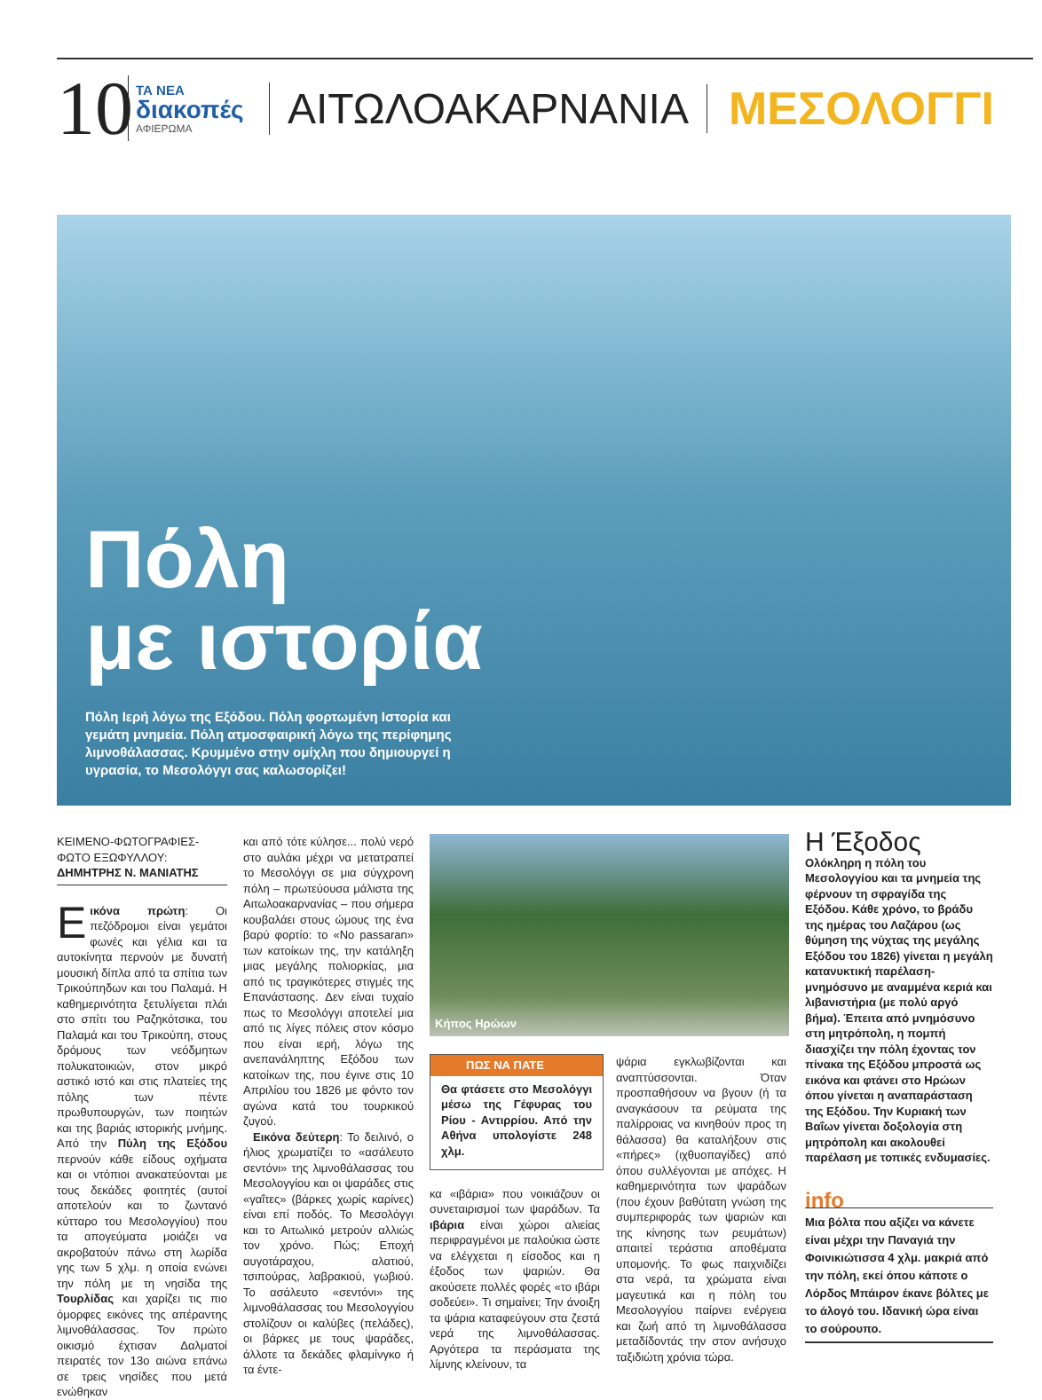10
ΤΑ ΝΕΑ
διακοπές
ΑΦΙΕΡΩΜΑ
ΑΙΤΩΛΟΑΚΑΡΝΑΝΙΑ ΜΕΣΟΛΟΓΓΙ
Πόλη
με ιστορία
Πόλη Ιερή λόγω της Εξόδου. Πόλη φορτωμένη Ιστορία και γεμάτη μνημεία. Πόλη ατμοσφαιρική λόγω της περίφημης λιμνοθάλασσας. Κρυμμένο στην ομίχλη που δημιουργεί η υγρασία, το Μεσολόγγι σας καλωσορίζει!
ΚΕΙΜΕΝΟ-ΦΩΤΟΓΡΑΦΙΕΣ-ΦΩΤΟ ΕΞΩΦΥΛΛΟΥ:
ΔΗΜΗΤΡΗΣ Ν. ΜΑΝΙΑΤΗΣ
Εικόνα πρώτη: Οι πεζόδρομοι είναι γεμάτοι φωνές και γέλια και τα αυτοκίνητα περνούν με δυνατή μουσική δίπλα από τα σπίτια των Τρικούπηδων και του Παλαμά. Η καθημερινότητα ξετυλίγεται πλάι στο σπίτι του Ραζηκότσικα, του Παλαμά και του Τρικούπη, στους δρόμους των νεόδμητων πολυκατοικιών, στον μικρό αστικό ιστό και στις πλατείες της πόλης των πέντε πρωθυπουργών, των ποιητών και της βαριάς ιστορικής μνήμης. Από την Πύλη της Εξόδου περνούν κάθε είδους οχήματα και οι ντόπιοι ανακατεύονται με τους δεκάδες φοιτητές (αυτοί αποτελούν και το ζωντανό κύτταρο του Μεσολογγίου) που τα απογεύματα μοιάζει να ακροβατούν πάνω στη λωρίδα γης των 5 χλμ. η οποία ενώνει την πόλη με τη νησίδα της Τουρλίδας και χαρίζει τις πιο όμορφες εικόνες της απέραντης λιμνοθάλασσας. Τον πρώτο οικισμό έχτισαν Δαλματοί πειρατές τον 13ο αιώνα επάνω σε τρεις νησίδες που μετά ενώθηκαν
και από τότε κύλησε... πολύ νερό στο αυλάκι μέχρι να μετατραπεί το Μεσολόγγι σε μια σύγχρονη πόλη – πρωτεύουσα μάλιστα της Αιτωλοακαρνανίας – που σήμερα κουβαλάει στους ώμους της ένα βαρύ φορτίο: το «No passaran» των κατοίκων της, την κατάληξη μιας μεγάλης πολιορκίας, μια από τις τραγικότερες στιγμές της Επανάστασης. Δεν είναι τυχαίο πως το Μεσολόγγι αποτελεί μια από τις λίγες πόλεις στον κόσμο που είναι ιερή, λόγω της ανεπανάληπτης Εξόδου των κατοίκων της, που έγινε στις 10 Απριλίου του 1826 με φόντο τον αγώνα κατά του τουρκικού ζυγού.
Εικόνα δεύτερη: Το δειλινό, ο ήλιος χρωματίζει το «ασάλευτο σεντόνι» της λιμνοθάλασσας του Μεσολογγίου και οι ψαράδες στις «γαΐτες» (βάρκες χωρίς καρίνες) είναι επί ποδός. Το Μεσολόγγι και το Αιτωλικό μετρούν αλλιώς τον χρόνο. Πώς; Εποχή αυγοτάραχου, αλατιού, τσιπούρας, λαβρακιού, γωβιού. Το ασάλευτο «σεντόνι» της λιμνοθάλασσας του Μεσολογγίου στολίζουν οι καλύβες (πελάδες), οι βάρκες με τους ψαράδες, άλλοτε τα δεκάδες φλαμίνγκο ή τα έντε-
Κήπος Ηρώων
ΠΩΣ ΝΑ ΠΑΤΕ
Θα φτάσετε στο Μεσολόγγι μέσω της Γέφυρας του Ρίου - Αντιρρίου. Από την Αθήνα υπολογίστε 248 χλμ.
κα «ιβάρια» που νοικιάζουν οι συνεταιρισμοί των ψαράδων. Τα ιβάρια είναι χώροι αλιείας περιφραγμένοι με παλούκια ώστε να ελέγχεται η είσοδος και η έξοδος των ψαριών. Θα ακούσετε πολλές φορές «το ιβάρι σοδεύει». Τι σημαίνει; Την άνοιξη τα ψάρια καταφεύγουν στα ζεστά νερά της λιμνοθάλασσας. Αργότερα τα περάσματα της λίμνης κλείνουν, τα
ψάρια εγκλωβίζονται και αναπτύσσονται. Όταν προσπαθήσουν να βγουν (ή τα αναγκάσουν τα ρεύματα της παλίρροιας να κινηθούν προς τη θάλασσα) θα καταλήξουν στις «πήρες» (ιχθυοπαγίδες) από όπου συλλέγονται με απόχες. Η καθημερινότητα των ψαράδων (που έχουν βαθύτατη γνώση της συμπεριφοράς των ψαριών και της κίνησης των ρευμάτων) απαιτεί τεράστια αποθέματα υπομονής. Το φως παιχνιδίζει στα νερά, τα χρώματα είναι μαγευτικά και η πόλη του Μεσολογγίου παίρνει ενέργεια και ζωή από τη λιμνοθάλασσα μεταδίδοντάς την στον ανήσυχο ταξιδιώτη χρόνια τώρα.
Η Έξοδος
Ολόκληρη η πόλη του Μεσολογγίου και τα μνημεία της φέρνουν τη σφραγίδα της Εξόδου. Κάθε χρόνο, το βράδυ της ημέρας του Λαζάρου (ως θύμηση της νύχτας της μεγάλης Εξόδου του 1826) γίνεται η μεγάλη κατανυκτική παρέλαση-μνημόσυνο με αναμμένα κεριά και λιβανιστήρια (με πολύ αργό βήμα). Έπειτα από μνημόσυνο στη μητρόπολη, η πομπή διασχίζει την πόλη έχοντας τον πίνακα της Εξόδου μπροστά ως εικόνα και φτάνει στο Ηρώων όπου γίνεται η αναπαράσταση της Εξόδου. Την Κυριακή των Βαΐων γίνεται δοξολογία στη μητρόπολη και ακολουθεί παρέλαση με τοπικές ενδυμασίες.
info
Μια βόλτα που αξίζει να κάνετε είναι μέχρι την Παναγιά την Φοινικιώτισσα 4 χλμ. μακριά από την πόλη, εκεί όπου κάποτε ο Λόρδος Μπάιρον έκανε βόλτες με το άλογό του. Ιδανική ώρα είναι το σούρουπο.